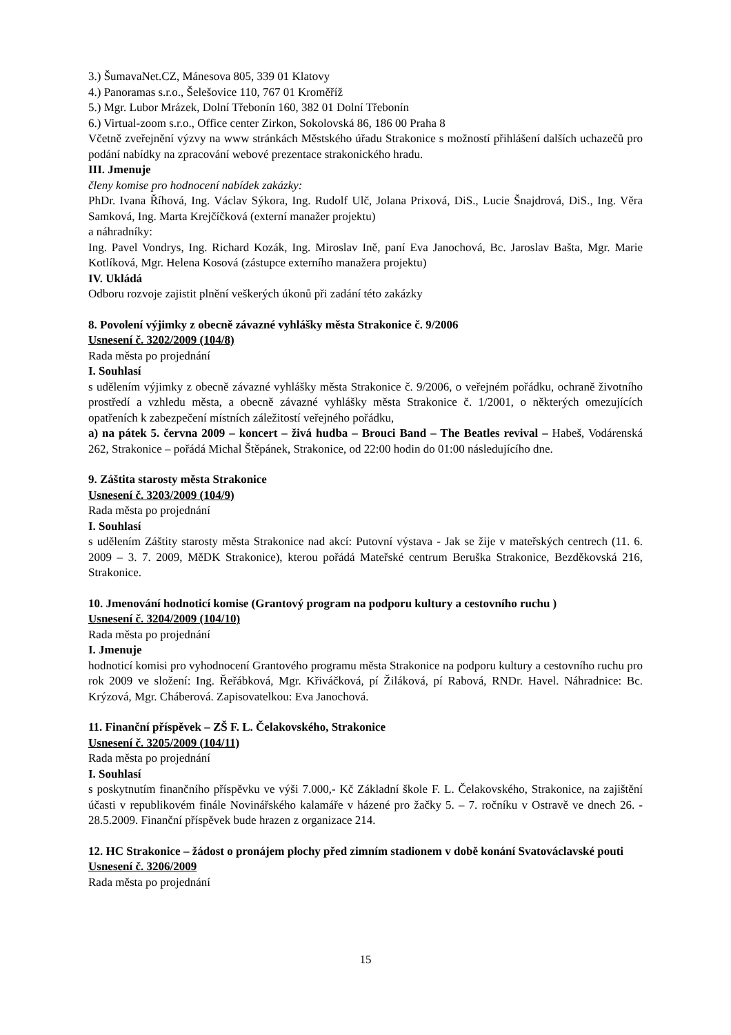3.) ŠumavaNet.CZ, Mánesova 805, 339 01 Klatovy
4.) Panoramas s.r.o., Šelešovice 110, 767 01 Kroměříž
5.) Mgr. Lubor Mrázek, Dolní Třebonín 160, 382 01 Dolní Třebonín
6.) Virtual-zoom s.r.o., Office center Zirkon, Sokolovská 86, 186 00 Praha 8
Včetně zveřejnění výzvy na www stránkách Městského úřadu Strakonice s možností přihlášení dalších uchazečů pro podání nabídky na zpracování webové prezentace strakonického hradu.
III. Jmenuje
členy komise pro hodnocení nabídek zakázky:
PhDr. Ivana Říhová, Ing. Václav Sýkora, Ing. Rudolf Ulč, Jolana Prixová, DiS., Lucie Šnajdrová, DiS., Ing. Věra Samková, Ing. Marta Krejčíčková (externí manažer projektu)
a náhradníky:
Ing. Pavel Vondrys, Ing. Richard Kozák, Ing. Miroslav Ině, paní Eva Janochová, Bc. Jaroslav Bašta, Mgr. Marie Kotlíková, Mgr. Helena Kosová (zástupce externího manažera projektu)
IV. Ukládá
Odboru rozvoje zajistit plnění veškerých úkonů při zadání této zakázky
8. Povolení výjimky z obecně závazné vyhlášky města Strakonice č. 9/2006
Usnesení č. 3202/2009 (104/8)
Rada města po projednání
I. Souhlasí
s udělením výjimky z obecně závazné vyhlášky města Strakonice č. 9/2006, o veřejném pořádku, ochraně životního prostředí a vzhledu města, a obecně závazné vyhlášky města Strakonice č. 1/2001, o některých omezujících opatřeních k zabezpečení místních záležitostí veřejného pořádku,
a) na pátek 5. června 2009 – koncert – živá hudba – Brouci Band – The Beatles revival – Habeš, Vodárenská 262, Strakonice – pořádá Michal Štěpánek, Strakonice, od 22:00 hodin do 01:00 následujícího dne.
9. Záštita starosty města Strakonice
Usnesení č. 3203/2009 (104/9)
Rada města po projednání
I. Souhlasí
s udělením Záštity starosty města Strakonice nad akcí: Putovní výstava - Jak se žije v mateřských centrech (11. 6. 2009 – 3. 7. 2009, MěDK Strakonice), kterou pořádá Mateřské centrum Beruška Strakonice, Bezděkovská 216, Strakonice.
10. Jmenování hodnoticí komise (Grantový program na podporu kultury a cestovního ruchu )
Usnesení č. 3204/2009 (104/10)
Rada města po projednání
I. Jmenuje
hodnoticí komisi pro vyhodnocení Grantového programu města Strakonice na podporu kultury a cestovního ruchu pro rok 2009 ve složení: Ing. Řeřábková, Mgr. Křiváčková, pí Žiláková, pí Rabová, RNDr. Havel. Náhradnice: Bc. Krýzová, Mgr. Cháberová. Zapisovatelkou: Eva Janochová.
11. Finanční příspěvek – ZŠ F. L. Čelakovského, Strakonice
Usnesení č. 3205/2009 (104/11)
Rada města po projednání
I. Souhlasí
s poskytnutím finančního příspěvku ve výši 7.000,- Kč Základní škole F. L. Čelakovského, Strakonice, na zajištění účasti v republikovém finále Novinářského kalamáře v házené pro žačky 5. – 7. ročníku v Ostravě ve dnech 26. - 28.5.2009. Finanční příspěvek bude hrazen z organizace 214.
12. HC Strakonice – žádost o pronájem plochy před zimním stadionem v době konání Svatováclavské pouti
Usnesení č. 3206/2009
Rada města po projednání
15